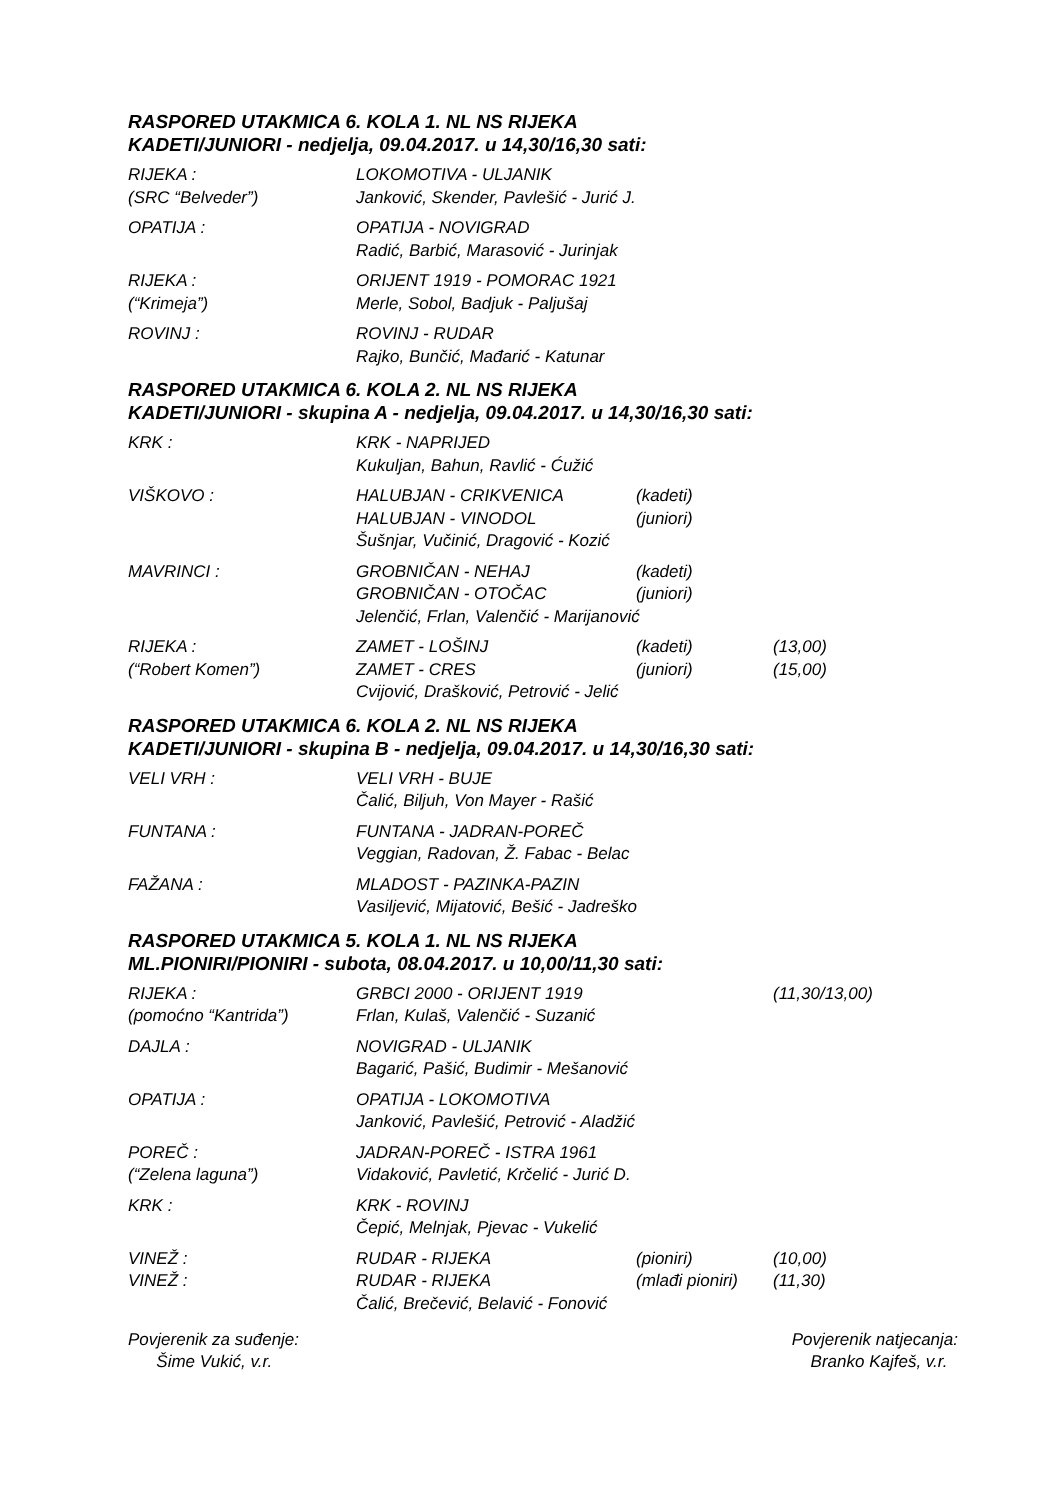RASPORED UTAKMICA 6. KOLA 1. NL NS RIJEKA
KADETI/JUNIORI - nedjelja, 09.04.2017. u 14,30/16,30 sati:
| RIJEKA : | LOKOMOTIVA - ULJANIK |
| (SRC “Belveder”) | Janković, Skender, Pavlešić - Jurić J. |
| OPATIJA : | OPATIJA - NOVIGRAD |
| | Radić, Barbić, Marasović - Jurinjak |
| RIJEKA : | ORIJENT 1919 - POMORAC 1921 |
| (“Krimeja”) | Merle, Sobol, Badjuk - Paljušaj |
| ROVINJ : | ROVINJ - RUDAR |
| | Rajko, Bunčić, Mađarić - Katunar |
RASPORED UTAKMICA 6. KOLA 2. NL NS RIJEKA
KADETI/JUNIORI - skupina A - nedjelja, 09.04.2017. u 14,30/16,30 sati:
| KRK : | KRK - NAPRIJED | | |
| | Kukuljan, Bahun, Ravlić - Ćužić | | |
| VIŠKOVO : | HALUBJAN - CRIKVENICA | (kadeti) | |
| | HALUBJAN - VINODOL | (juniori) | |
| | Šušnjar, Vučinić, Dragović - Kozić | | |
| MAVRINCI : | GROBNIČAN - NEHAJ | (kadeti) | |
| | GROBNIČAN - OTOČAC | (juniori) | |
| | Jelenčić, Frlan, Valenčić - Marijanović | | |
| RIJEKA : | ZAMET - LOŠINJ | (kadeti) | (13,00) |
| (“Robert Komen”) | ZAMET - CRES | (juniori) | (15,00) |
| | Cvijović, Drašković, Petrović - Jelić | | |
RASPORED UTAKMICA 6. KOLA 2. NL NS RIJEKA
KADETI/JUNIORI - skupina B - nedjelja, 09.04.2017. u 14,30/16,30 sati:
| VELI VRH : | VELI VRH - BUJE |
| | Čalić, Biljuh, Von Mayer - Rašić |
| FUNTANA : | FUNTANA - JADRAN-POREČ |
| | Veggian, Radovan, Ž. Fabac - Belac |
| FAŽANA : | MLADOST - PAZINKA-PAZIN |
| | Vasiljević, Mijatović, Bešić - Jadreško |
RASPORED UTAKMICA 5. KOLA 1. NL NS RIJEKA
ML.PIONIRI/PIONIRI - subota, 08.04.2017. u 10,00/11,30 sati:
| RIJEKA : | GRBCI 2000 - ORIJENT 1919 | | (11,30/13,00) |
| (pomoćno “Kantrida”) | Frlan, Kulaš, Valenčić - Suzanić | | |
| DAJLA : | NOVIGRAD - ULJANIK | | |
| | Bagarić, Pašić, Budimir - Mešanović | | |
| OPATIJA : | OPATIJA - LOKOMOTIVA | | |
| | Janković, Pavlešić, Petrović - Aladžić | | |
| POREČ : | JADRAN-POREČ - ISTRA 1961 | | |
| (“Zelena laguna”) | Vidaković, Pavletić, Krčelić - Jurić D. | | |
| KRK : | KRK - ROVINJ | | |
| | Čepić, Melnjak, Pjevac - Vukelić | | |
| VINEŽ : | RUDAR - RIJEKA | (pioniri) | (10,00) |
| VINEŽ : | RUDAR - RIJEKA | (mlađi pioniri) | (11,30) |
| | Čalić, Brečević, Belavić - Fonović | | |
Povjerenik za suđenje:
Šime Vukić, v.r.
Povjerenik natjecanja:
Branko Kajfeš, v.r.